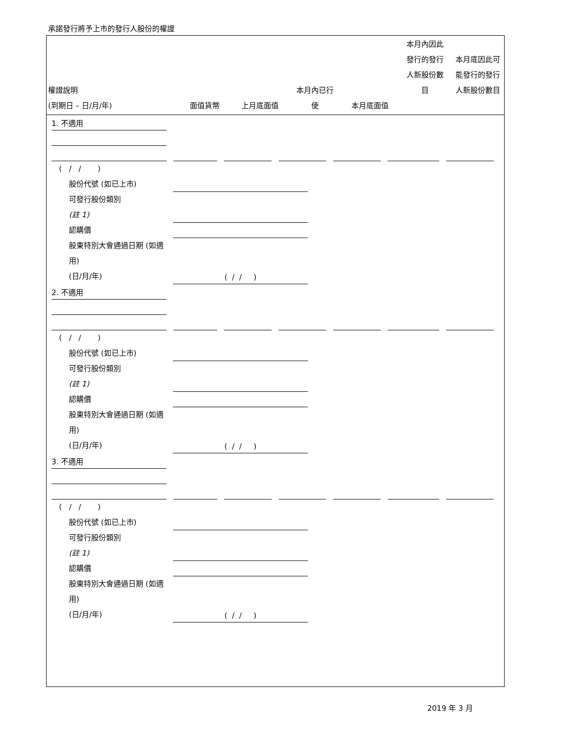承諾發行將予上市的發行人股份的權證
| 權證說明 (到期日 – 日/月/年) | 面值貨幣 | 上月底面值 | 本月內已行 使 | 本月底面值 | 本月內因此 發行的發行 人新股份數 目 | 本月底因此可 能發行的發行 人新股份數目 |
| --- | --- | --- | --- | --- | --- | --- |
1. 不適用
( / / )
股份代號 (如已上市)
可發行股份類別
(註 1)
認購價
股東特別大會通過日期 (如適用)
(日/月/年)
( / / )
2. 不適用
( / / )
股份代號 (如已上市)
可發行股份類別
(註 1)
認購價
股東特別大會通過日期 (如適用)
(日/月/年)
( / / )
3. 不適用
( / / )
股份代號 (如已上市)
可發行股份類別
(註 1)
認購價
股東特別大會通過日期 (如適用)
(日/月/年)
( / / )
2019 年 3 月